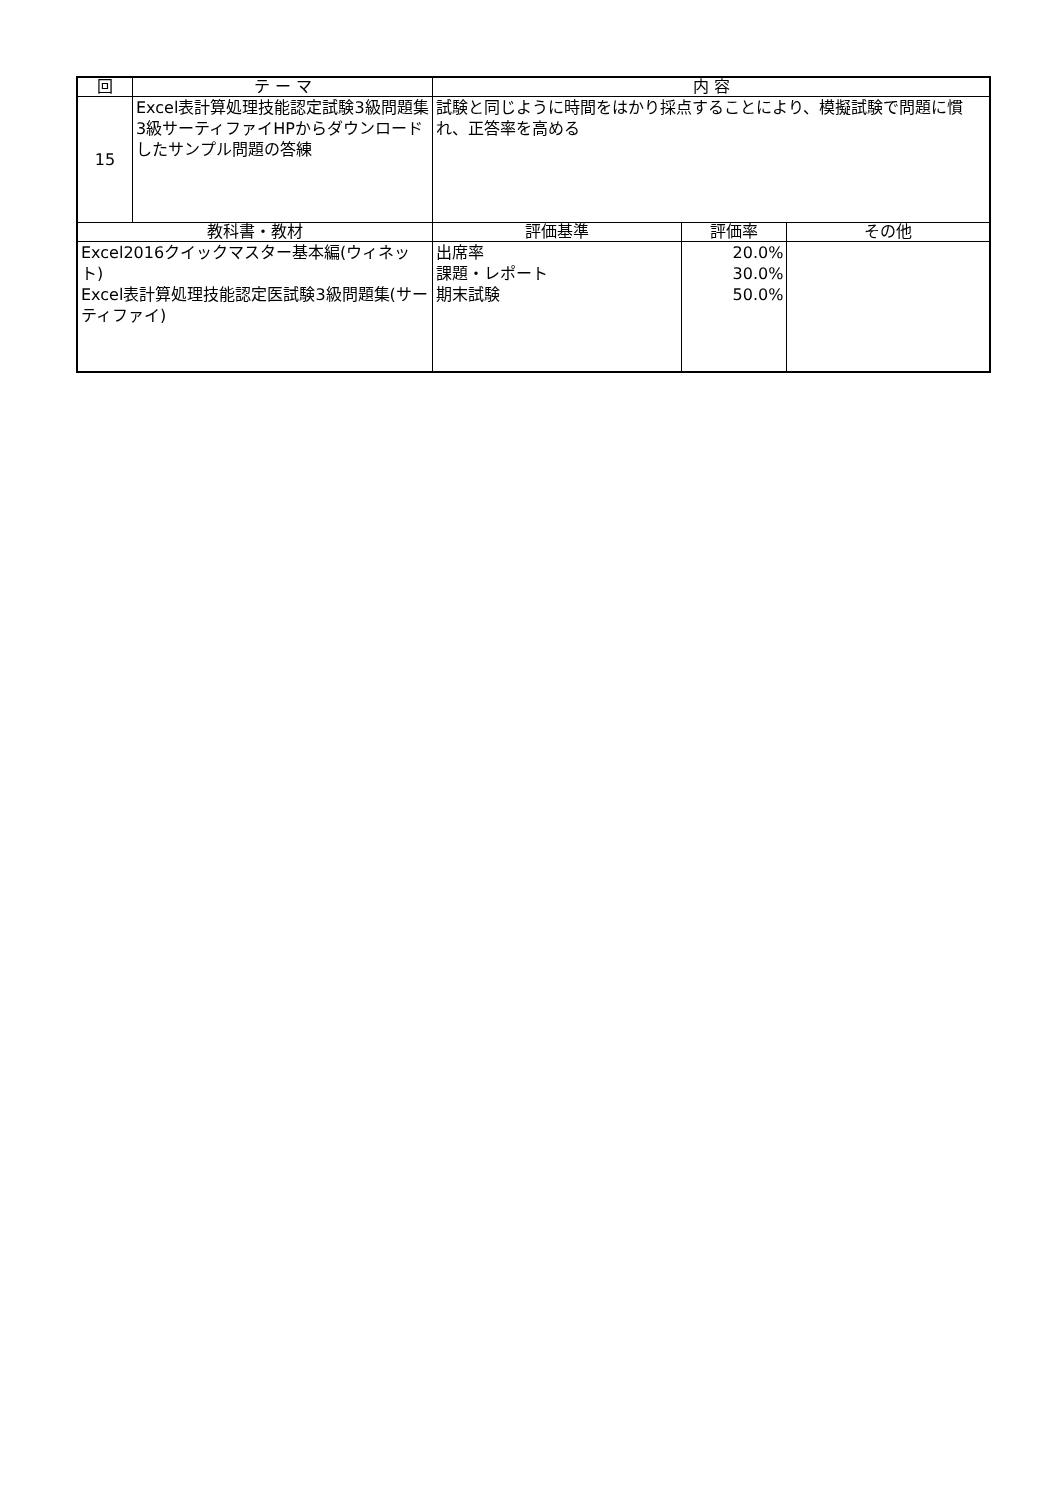| 回 | テ ー マ | 内 容 | | |
| --- | --- | --- | --- | --- |
| 15 | Excel表計算処理技能認定試験3級問題集 3級サーティファイHPからダウンロードしたサンプル問題の答練 | 試験と同じように時間をはかり採点することにより、模擬試験で問題に慣れ、正答率を高める | | |
| 教科書・教材 | | 評価基準 | 評価率 | その他 |
| Excel2016クイックマスター基本編(ウィネット) Excel表計算処理技能認定医試験3級問題集(サーティファイ) | | 出席率 課題・レポート 期末試験 | 20.0% 30.0% 50.0% | |